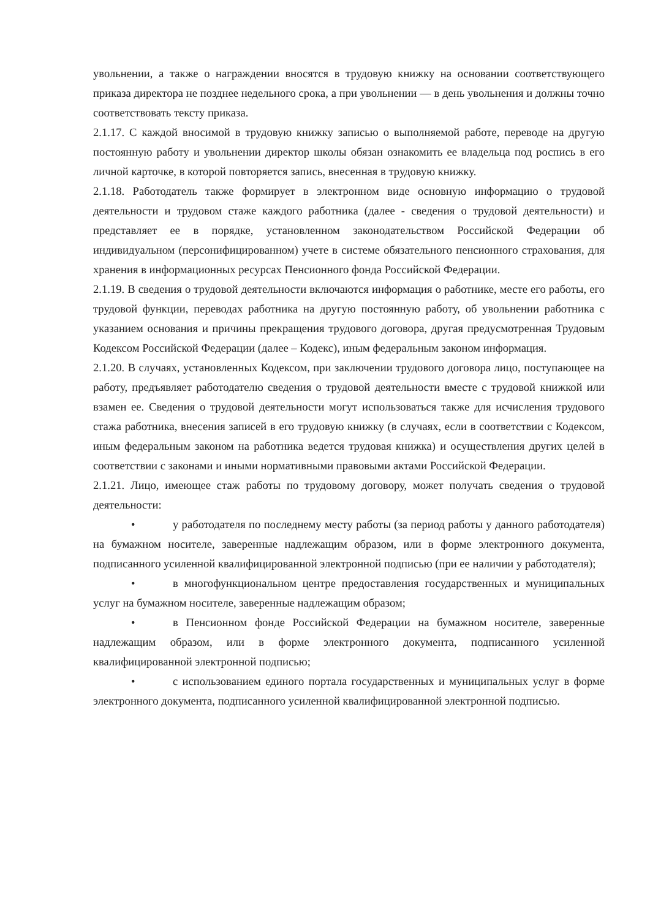увольнении, а также о награждении вносятся в трудовую книжку на основании соответствующего приказа директора не позднее недельного срока, а при увольнении — в день увольнения и должны точно соответствовать тексту приказа.
2.1.17. С каждой вносимой в трудовую книжку записью о выполняемой работе, переводе на другую постоянную работу и увольнении директор школы обязан ознакомить ее владельца под роспись в его личной карточке, в которой повторяется запись, внесенная в трудовую книжку.
2.1.18. Работодатель также формирует в электронном виде основную информацию о трудовой деятельности и трудовом стаже каждого работника (далее - сведения о трудовой деятельности) и представляет ее в порядке, установленном законодательством Российской Федерации об индивидуальном (персонифицированном) учете в системе обязательного пенсионного страхования, для хранения в информационных ресурсах Пенсионного фонда Российской Федерации.
2.1.19. В сведения о трудовой деятельности включаются информация о работнике, месте его работы, его трудовой функции, переводах работника на другую постоянную работу, об увольнении работника с указанием основания и причины прекращения трудового договора, другая предусмотренная Трудовым Кодексом Российской Федерации (далее – Кодекс), иным федеральным законом информация.
2.1.20. В случаях, установленных Кодексом, при заключении трудового договора лицо, поступающее на работу, предъявляет работодателю сведения о трудовой деятельности вместе с трудовой книжкой или взамен ее. Сведения о трудовой деятельности могут использоваться также для исчисления трудового стажа работника, внесения записей в его трудовую книжку (в случаях, если в соответствии с Кодексом, иным федеральным законом на работника ведется трудовая книжка) и осуществления других целей в соответствии с законами и иными нормативными правовыми актами Российской Федерации.
2.1.21. Лицо, имеющее стаж работы по трудовому договору, может получать сведения о трудовой деятельности:
• у работодателя по последнему месту работы (за период работы у данного работодателя) на бумажном носителе, заверенные надлежащим образом, или в форме электронного документа, подписанного усиленной квалифицированной электронной подписью (при ее наличии у работодателя);
• в многофункциональном центре предоставления государственных и муниципальных услуг на бумажном носителе, заверенные надлежащим образом;
• в Пенсионном фонде Российской Федерации на бумажном носителе, заверенные надлежащим образом, или в форме электронного документа, подписанного усиленной квалифицированной электронной подписью;
• с использованием единого портала государственных и муниципальных услуг в форме электронного документа, подписанного усиленной квалифицированной электронной подписью.